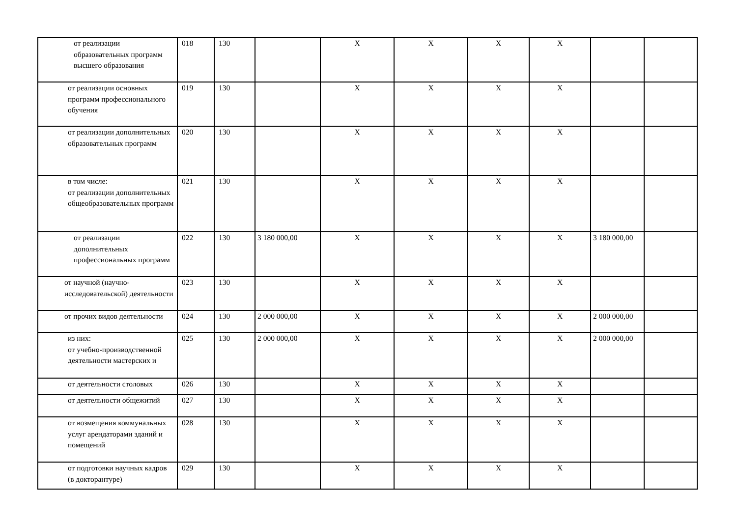| от реализации образовательных программ высшего образования | 018 | 130 | | X | X | X | X | | |
| от реализации основных программ профессионального обучения | 019 | 130 | | X | X | X | X | | |
| от реализации дополнительных образовательных программ | 020 | 130 | | X | X | X | X | | |
| в том числе: от реализации дополнительных общеобразовательных программ | 021 | 130 | | X | X | X | X | | |
| от реализации дополнительных профессиональных программ | 022 | 130 | 3 180 000,00 | X | X | X | X | 3 180 000,00 | |
| от научной (научно-исследовательской) деятельности | 023 | 130 | | X | X | X | X | | |
| от прочих видов деятельности | 024 | 130 | 2 000 000,00 | X | X | X | X | 2 000 000,00 | |
| из них: от учебно-производственной деятельности мастерских и | 025 | 130 | 2 000 000,00 | X | X | X | X | 2 000 000,00 | |
| от деятельности столовых | 026 | 130 | | X | X | X | X | | |
| от деятельности общежитий | 027 | 130 | | X | X | X | X | | |
| от возмещения коммунальных услуг арендаторами зданий и помещений | 028 | 130 | | X | X | X | X | | |
| от подготовки научных кадров (в докторантуре) | 029 | 130 | | X | X | X | X | | |